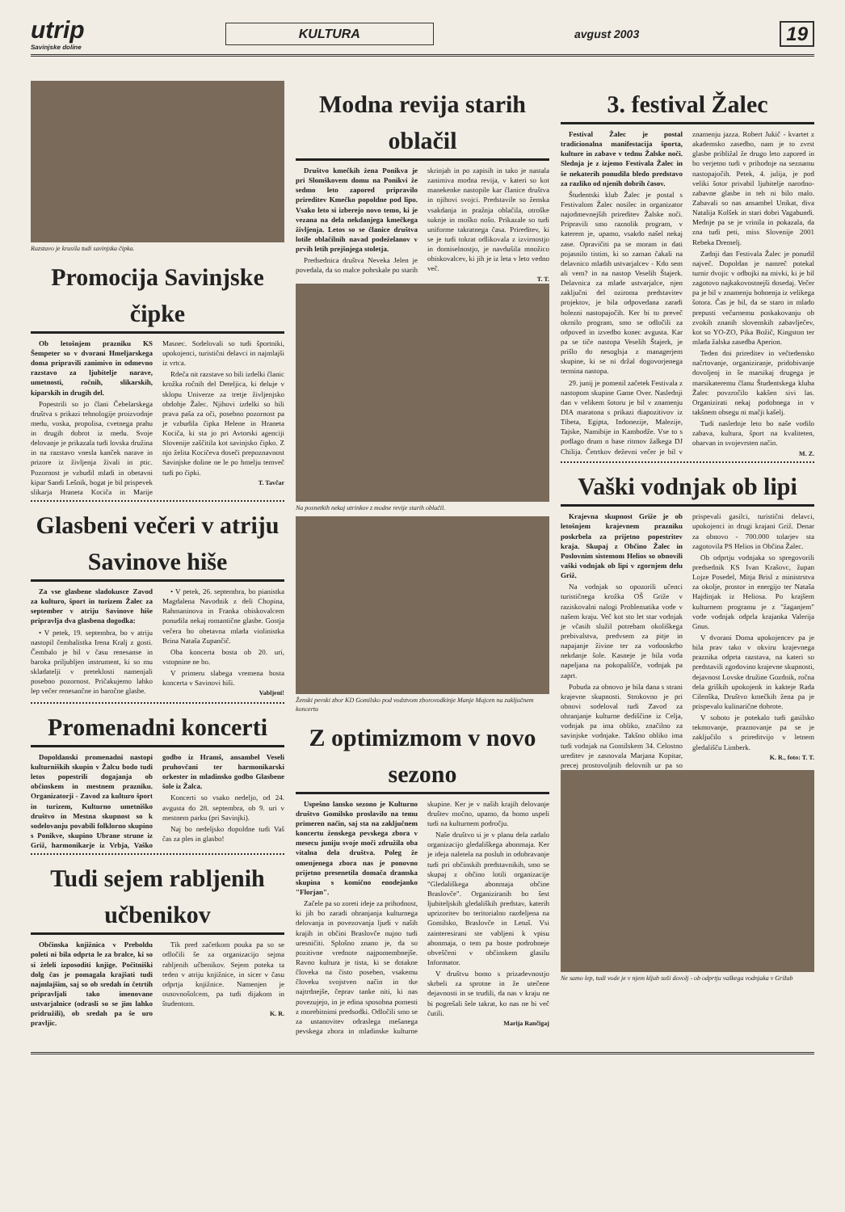utrip
Savinjske doline
KULTURA
avgust 2003
19
Razstavo je krasila tudi savinjska čipka.
Promocija Savinjske čipke
Ob letošnjem prazniku KS Šempeter so v dvorani Hmeljarskega doma pripravili zanimivo in odmevno razstavo za ljubitelje narave, umetnosti, ročnih, slikarskih, kiparskih in drugih del.
Popestrili so jo člani Čebelarskega društva s prikazi tehnologije proizvodnje medu, voska, propolisa, cvetnega prahu in drugih dobrot iz medu. Svoje delovanje je prikazala tudi lovska družina in na razstavo vnesla kanček narave in prizore iz življenja živali in ptic. Pozornost je vzbudil mladi in obetavni kipar Sandi Lešnik, bogat je bil prispevek slikarja Hraneta Kociča in Marije Masnec. Sodelovali so tudi športniki, upokojenci, turistični delavci in najmlajši iz vrtca.
Rdeča nit razstave so bili izdelki članic krožka ročnih del Deteljica, ki deluje v sklopu Univerze za tretje življenjsko obdobje Žalec. Njihovi izdelki so bili prava paša za oči, posebno pozornost pa je vzbudila čipka Helene in Hraneta Kociča, ki sta jo pri Avtorski agenciji Slovenije zaščitila kot savinjsko čipko. Z njo želita Kocičeva doseči prepoznavnost Savinjske doline ne le po hmelju temveč tudi po čipki.
T. Tavčar
Glasbeni večeri v atriju Savinove hiše
Za vse glasbene sladokusce Zavod za kulturo, šport in turizem Žalec za september v atriju Savinove hiše pripravlja dva glasbena dogodka:
• V petek, 19. septembra, bo v atriju nastopil čembalistka Irena Kralj z gosti. Čembalo je bil v času renesanse in baroka priljubljen instrument, ki so mu skladatelji v preteklosti namenjali posebno pozornost. Pričakujemo lahko lep večer renesančne in baročne glasbe.
• V petek, 26. septembra, bo pianistka Magdalena Navodnik z deli Chopina, Rahmaninova in Franka obiskovalcem ponudila nekaj romantične glasbe. Gostja večera bo obetavna mlada violinistka Brina Nataša Zupančič.
Oba koncerta bosta ob 20. uri, vstopnine ne bo.
V primeru slabega vremena bosta koncerta v Savinovi hiši.
Vabljeni!
Promenadni koncerti
Dopoldanski promenadni nastopi kulturniških skupin v Žalcu bodo tudi letos popestrili dogajanja ob občinskem in mestnem prazniku. Organizatorji - Zavod za kulturo šport in turizem, Kulturno umetniško društvo in Mestna skupnost so k sodelovanju povabili folklorno skupino s Ponikve, skupino Ubrane strune iz Griž, harmonikarje iz Vrbja, Vaško godbo iz Hramš, ansambel Veseli pruhovčani ter harmonikarski orkester in mladinsko godbo Glasbene šole iz Žalca.
Koncerti so vsako nedeljo, od 24. avgusta do 28. septembra, ob 9. uri v mestnem parku (pri Savinjki).
Naj bo nedeljsko dopoldne tudi Vaš čas za ples in glasbo!
Tudi sejem rabljenih učbenikov
Občinska knjižnica v Preboldu poleti ni bila odprta le za bralce, ki so si želeli izposoditi knjige. Počitniški dolg čas je pomagala krajšati tudi najmlajšim, saj so ob sredah in četrtih pripravljali tako imenovane ustvarjalnice (odrasli so se jim lahko pridružili), ob sredah pa še uro pravljic.
Tik pred začetkom pouka pa so se odločili še za organizacijo sejma rabljenih učbenikov. Sejem poteka ta teden v atriju knjižnice, in sicer v času odprtja knjižnice. Namenjen je osnovnošolcem, pa tudi dijakom in študentom.
K. R.
Modna revija starih oblačil
Društvo kmečkih žena Ponikva je pri Slomškovem domu na Ponikvi že sedmo leto zapored pripravilo prireditev Kmečko popoldne pod lipo. Vsako leto si izberejo novo temo, ki je vezana na dela nekdanjega kmečkega življenja. Letos so se članice društva lotile oblačilnih navad podeželanov v prvih letih prejšnjega stoletja.
Predsednica društva Neveka Jelen je povedala, da so malce pobrskale po starih skrinjah in po zapisih in tako je nastala zanimiva modna revija, v kateri so kot manekenke nastopile kar članice društva in njihovi svojci. Predstavile so ženska vsakdanja in pražnja oblačila, otroške suknje in moško nošo. Prikazale so tudi uniforme takratnega časa. Prireditev, ki se je tudi tokrat odlikovala z izvirnostjo in domiselnostjo, je navdušila množico obiskovalcev, ki jih je iz leta v leto vedno več.
T. T.
Na posnetkih nekaj utrinkov z modne revije starih oblačil.
Ženski pevski zbor KD Gomilsko pod vodstvom zborovodkinje Manje Majcen na zaključnem koncertu
Z optimizmom v novo sezono
Uspešno lansko sezono je Kulturno društvo Gomilsko proslavilo na temu primeren način, saj sta na zaključnem koncertu ženskega pevskega zbora v mesecu juniju svoje moči združila oba vitalna dela društva. Poleg že omenjenega zbora nas je ponovno prijetno presenetila domača dramska skupina s komično enodejanko "Florjan".
Začele pa so zoreti ideje za prihodnost, ki jih bo zaradi ohranjanja kulturnega delovanja in povezovanja ljudi v naših krajih in občini Braslovče nujno tudi uresničiti. Splošno znano je, da so pozitivne vrednote najpomembnejše. Ravno kultura je tista, ki se dotakne človeka na čisto poseben, vsakemu človeku svojstven način in tke najtrdnejše, čeprav tanke niti, ki nas povezujejo, in je edina sposobna pomesti z morebitnimi predsodki. Odločili smo se za ustanovitev odraslega mešanega pevskega zbora in mladinske kulturne skupine. Ker je v naših krajih delovanje društev močno, upamo, da bomo uspeli tudi na kulturnem področju.
Naše društvo si je v planu dela zadalo organizacijo gledališkega abonmaja. Ker je ideja naletela na posluh in odobravanje tudi pri občinskih predstavnikih, smo se skupaj z občino lotili organizacije "Gledališkega abonmaja občine Braslovče". Organiziranih bo šest ljubiteljskih gledaliških predstav, katerih uprizoritev bo teritorialno razdeljena na Gomilsko, Braslovče in Letuš. Vsi zainteresirani ste vabljeni k vpisu abonmaja, o tem pa boste podrobneje obveščeni v občinskem glasilu Informator.
V društvu bomo s prizadevnostjo skrbeli za sprotne in že utečene dejavnosti in se trudili, da nas v kraju ne bi pogrešali šele takrat, ko nas ne bi več čutili.
Marija Rančigaj
3. festival Žalec
Festival Žalec je postal tradicionalna manifestacija športa, kulture in zabave v tednu Žalske noči. Slednja je z izjemo Festivala Žalec in še nekaterih ponudila bledo predstavo za razliko od njenih dobrih časov.
Študentski klub Žalec je postal s Festivalom Žalec nosilec in organizator najodmevnejših prireditev Žalske noči. Pripravili smo raznolik program, v katerem je, upamo, vsakdo našel nekaj zase. Opravičiti pa se moram in dati pojasnilo tistim, ki so zaman čakali na delavnico mladih ustvarjalcev - Kdo sem ali vem? in na nastop Veselih Štajerk. Delavnica za mlade ustvarjalce, njen zaključni del oziroma predstavitev projektov, je bila odpovedana zaradi bolezni nastopajočih. Ker bi to preveč okrnilo program, smo se odločili za odpoved in izvedbo konec avgusta. Kar pa se tiče nastopa Veselih Štajerk, je prišlo do nesoglsja z managerjem skupine, ki se ni držal dogovorjenega termina nastopa.
29. junij je pomenil začetek Festivala z nastopom skupine Game Over. Naslednji dan v velikem šotoru je bil v znamenju DIA maratona s prikazi diapozitivov iz Tibeta, Egipta, Indonezije, Malezije, Tajske, Namibije in Kambodže. Vse to s podlago drum n base ritmov žalkega DJ Chilija. Četrtkov deževni večer je bil v znamenju jazza. Robert Jukič - kvartet z akademsko zasedbo, nam je to zvrst glasbe približal že drugo leto zapored in bo verjetno tudi v prihodnje na seznamu nastopajočih. Petek, 4. julija, je pod veliki šotor privabil ljubitelje narodno-zabavne glasbe in teh ni bilo malo. Zabavali so nas ansambel Unikat, diva Natalija Kolšek in stari dobri Vagabundi. Mednje pa se je vrinila in pokazala, da zna tudi peti, miss Slovenije 2001 Rebeka Dremelj.
Zadnji dan Festivala Žalec je ponudil največ. Dopoldan je namreč potekal turnir dvojic v odbojki na mivki, ki je bil zagotovo najkakovostnejši dosedaj. Večer pa je bil v znamenju bobnenja iz velikega šotora. Čas je bil, da se staro in mlado prepusti večurnemu poskakovanju ob zvokih znanih slovenskih zabavlječev, kot so YO-ZO, Pika Božič, Kingston ter mlada žalska zasedba Aperion.
Teden dni prireditev in večtedensko načrtovanje, organiziranje, pridobivanje dovoljenj in še marsikaj drugega je marsikateremu članu Študentskega kluba Žalec povzročilo kakšen sivi las. Organizirati nekaj podobnega in v takšnem obsegu ni mačji kašelj.
Tudi naslednje leto bo naše vodilo zabava, kultura, šport na kvaliteten, obarvan in svojevrsten način.
M. Z.
Vaški vodnjak ob lipi
Krajevna skupnost Griže je ob letošnjem krajevnem prazniku poskrbela za prijetno popestritev kraja. Skupaj z Občino Žalec in Poslovnim sistemom Helios so obnovili vaški vodnjak ob lipi v zgornjem delu Griž.
Na vodnjak so opozorili učenci turističnega krožka OŠ Griže v raziskovalni nalogi Problematika vode v našem kraju. Več kot sto let star vodnjak je včasih služil potrebam okoliškega prebivalstva, predvsem za pitje in napajanje živine ter za vodooskrbo nekdanje šole. Kasneje je bila voda napeljana na pokopališče, vodnjak pa zaprt.
Pobuda za obnovo je bila dana s strani krajevne skupnosti. Strokovno je pri obnovi sodeloval tudi Zavod za ohranjanje kulturne dediščine iz Celja, vodnjak pa ima obliko, značilno za savinjske vodnjake. Takšno obliko ima tudi vodnjak na Gomilskem 34. Celostno ureditev je zasnovala Marjana Kopitar, precej prostovoljnih delovnih ur pa so prispevali gasilci, turistični delavci, upokojenci in drugi krajani Griž. Denar za obnovo - 700.000 tolarjev sta zagotovila PS Helios in Občina Žalec.
Ob odprtju vodnjaka so spregovorili predsednik KS Ivan Krašovc, župan Lojze Posedel, Mitja Brisl z ministrstva za okolje, prostor in energijo ter Nataša Hajdinjak iz Heliosa. Po krajšem kulturnem programu je z "žaganjem" vode vodnjak odprla krajanka Valerija Gnus.
V dvorani Doma upokojencev pa je bila prav tako v okviru krajevnega praznika odprta razstava, na kateri so predstavili zgodovino krajevne skupnosti, dejavnost Lovske družine Gozdnik, ročna dela griških upokojenk in kakteje Rada Cilenška, Društvo kmečkih žena pa je prispevalo kulinarične dobrote.
V soboto je potekalo tudi gasilsko tekmovanje, praznovanje pa se je zaključilo s prireditvijo v letnem gledališču Limberk.
K. R., foto: T. T.
Ne samo lep, tudi vode je v njem kljub suši dovolj - ob odprtju vaškega vodnjaka v Grižab